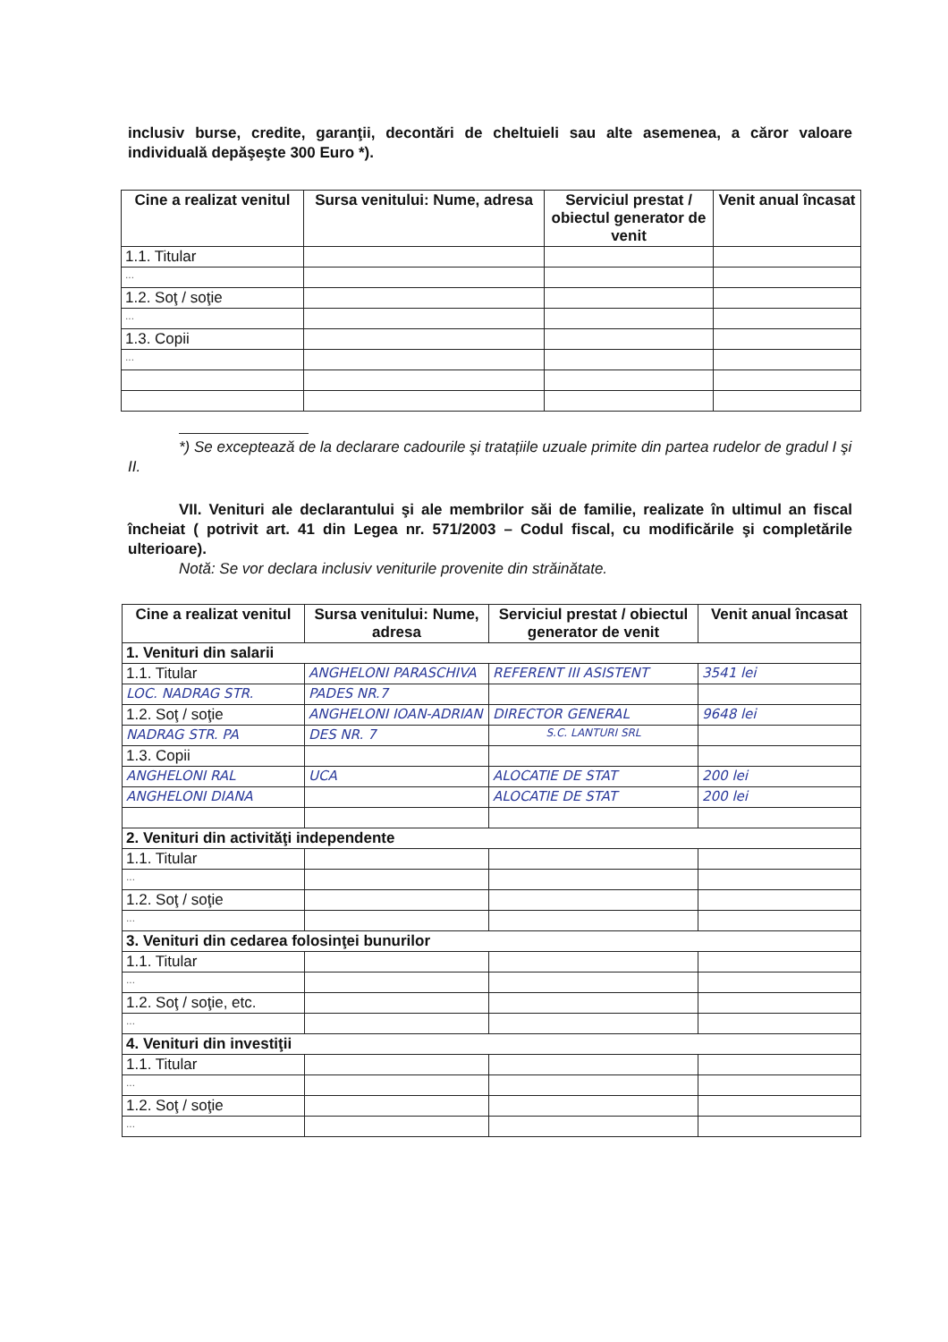inclusiv burse, credite, garanţii, decontări de cheltuieli sau alte asemenea, a căror valoare individuală depăşeşte 300 Euro *).
| Cine a realizat venitul | Sursa venitului: Nume, adresa | Serviciul prestat / obiectul generator de venit | Venit anual încasat |
| --- | --- | --- | --- |
| 1.1. Titular | | | |
| ... | | | |
| 1.2. Soţ / soţie | | | |
| ... | | | |
| 1.3. Copii | | | |
| ... | | | |
*) Se exceptează de la declarare cadourile şi tratațiile uzuale primite din partea rudelor de gradul I şi II.
VII. Venituri ale declarantului şi ale membrilor săi de familie, realizate în ultimul an fiscal încheiat ( potrivit art. 41 din Legea nr. 571/2003 – Codul fiscal, cu modificările şi completările ulterioare).
Notă: Se vor declara inclusiv veniturile provenite din străinătate.
| Cine a realizat venitul | Sursa venitului: Nume, adresa | Serviciul prestat / obiectul generator de venit | Venit anual încasat |
| --- | --- | --- | --- |
| 1. Venituri din salarii | | | |
| 1.1. Titular | ANGHELONI PARASCHIVA | REFERENT III ASISTENT | 3541 lei |
| LOC. NADRAG STR. | PADES NR.7 | | |
| 1.2. Soţ / soţie | ANGHELONI IOAN-ADRIAN | DIRECTOR GENERAL | 9648 lei |
| NADRAG STR. PA | DES NR. 7 | S.C. LANTURI SRL | |
| 1.3. Copii | | | |
| ANGHELONI RAL | UCA | ALOCATIE DE STAT | 200 lei |
| ANGHELONI DIANA | | ALOCATIE DE STAT | 200 lei |
| 2. Venituri din activităţi independente | | | |
| 1.1. Titular | | | |
| ... | | | |
| 1.2. Soţ / soţie | | | |
| ... | | | |
| 3. Venituri din cedarea folosinţei bunurilor | | | |
| 1.1. Titular | | | |
| ... | | | |
| 1.2. Soţ / soţie, etc. | | | |
| ... | | | |
| 4. Venituri din investiţii | | | |
| 1.1. Titular | | | |
| ... | | | |
| 1.2. Soţ / soţie | | | |
| ... | | | |